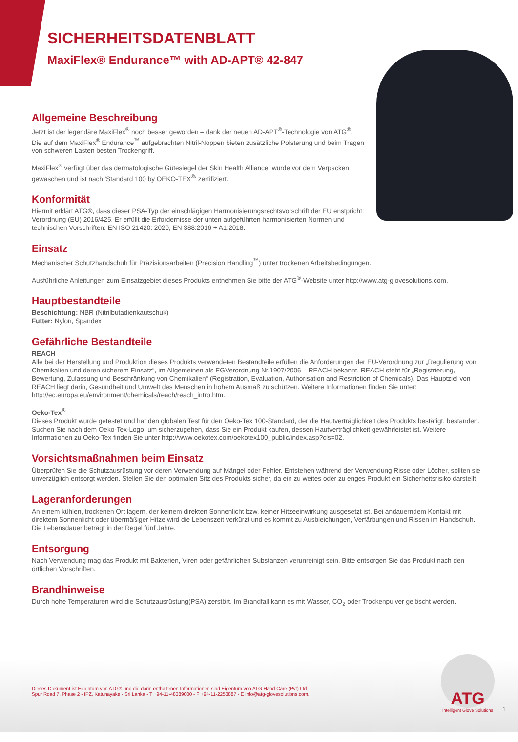SICHERHEITSDATENBLATT
MaxiFlex® Endurance™ with AD-APT® 42-847
Allgemeine Beschreibung
Jetzt ist der legendäre MaxiFlex<sup>®</sup> noch besser geworden – dank der neuen AD-APT<sup>®</sup>-Technologie von ATG<sup>®</sup>.
Die auf dem MaxiFlex<sup>®</sup> Endurance<sup>™</sup> aufgebrachten Nitril-Noppen bieten zusätzliche Polsterung und beim Tragen von schweren Lasten besten Trockengriff.
MaxiFlex<sup>®</sup> verfügt über das dermatologische Gütesiegel der Skin Health Alliance, wurde vor dem Verpacken gewaschen und ist nach 'Standard 100 by OEKO-TEX<sup>®</sup>' zertifiziert.
Konformität
Hiermit erklärt ATG®, dass dieser PSA-Typ der einschlägigen Harmonisierungsrechtsvorschrift der EU enstpricht: Verordnung (EU) 2016/425. Er erfüllt die Erfordernisse der unten aufgeführten harmonisierten Normen und technischen Vorschriften: EN ISO 21420: 2020, EN 388:2016 + A1:2018.
Einsatz
Mechanischer Schutzhandschuh für Präzisionsarbeiten (Precision Handling<sup>™</sup>) unter trockenen Arbeitsbedingungen.
Ausführliche Anleitungen zum Einsatzgebiet dieses Produkts entnehmen Sie bitte der ATG<sup>®</sup>-Website unter http://www.atg-glovesolutions.com.
Hauptbestandteile
Beschichtung: NBR (Nitrilbutadienkautschuk)
Futter: Nylon, Spandex
Gefährliche Bestandteile
REACH
Alle bei der Herstellung und Produktion dieses Produkts verwendeten Bestandteile erfüllen die Anforderungen der EU-Verordnung zur „Regulierung von Chemikalien und deren sicherem Einsatz“, im Allgemeinen als EGVerordnung Nr.1907/2006 – REACH bekannt. REACH steht für „Registrierung, Bewertung, Zulassung und Beschränkung von Chemikalien“ (Registration, Evaluation, Authorisation and Restriction of Chemicals). Das Hauptziel von REACH liegt darin, Gesundheit und Umwelt des Menschen in hohem Ausmaß zu schützen. Weitere Informationen finden Sie unter: http://ec.europa.eu/environment/chemicals/reach/reach_intro.htm.
Oeko-Tex<sup>®</sup>
Dieses Produkt wurde getestet und hat den globalen Test für den Oeko-Tex 100-Standard, der die Hautverträglichkeit des Produkts bestätigt, bestanden. Suchen Sie nach dem Oeko-Tex-Logo, um sicherzugehen, dass Sie ein Produkt kaufen, dessen Hautverträglichkeit gewährleistet ist. Weitere Informationen zu Oeko-Tex finden Sie unter http://www.oekotex.com/oekotex100_public/index.asp?cls=02.
Vorsichtsmaßnahmen beim Einsatz
Überprüfen Sie die Schutzausrüstung vor deren Verwendung auf Mängel oder Fehler. Entstehen während der Verwendung Risse oder Löcher, sollten sie unverzüglich entsorgt werden. Stellen Sie den optimalen Sitz des Produkts sicher, da ein zu weites oder zu enges Produkt ein Sicherheitsrisiko darstellt.
Lageranforderungen
An einem kühlen, trockenen Ort lagern, der keinem direkten Sonnenlicht bzw. keiner Hitzeeinwirkung ausgesetzt ist. Bei andauerndem Kontakt mit direktem Sonnenlicht oder übermäßiger Hitze wird die Lebenszeit verkürzt und es kommt zu Ausbleichungen, Verfärbungen und Rissen im Handschuh. Die Lebensdauer beträgt in der Regel fünf Jahre.
Entsorgung
Nach Verwendung mag das Produkt mit Bakterien, Viren oder gefährlichen Substanzen verunreinigt sein. Bitte entsorgen Sie das Produkt nach den örtlichen Vorschriften.
Brandhinweise
Durch hohe Temperaturen wird die Schutzausrüstung(PSA) zerstört. Im Brandfall kann es mit Wasser, CO<sub>2</sub> oder Trockenpulver gelöscht werden.
Dieses Dokument ist Eigentum von ATG® und die darin enthaltenen Informationen sind Eigentum von ATG Hand Care (Pvt) Ltd.
Spur Road 7, Phase 2 - IPZ, Katunayake - Sri Lanka - T +94-11-48389000 - F +94-11-2253887 - E info@atg-glovesolutions.com.
ATG
Intelligent Glove Solutions
1